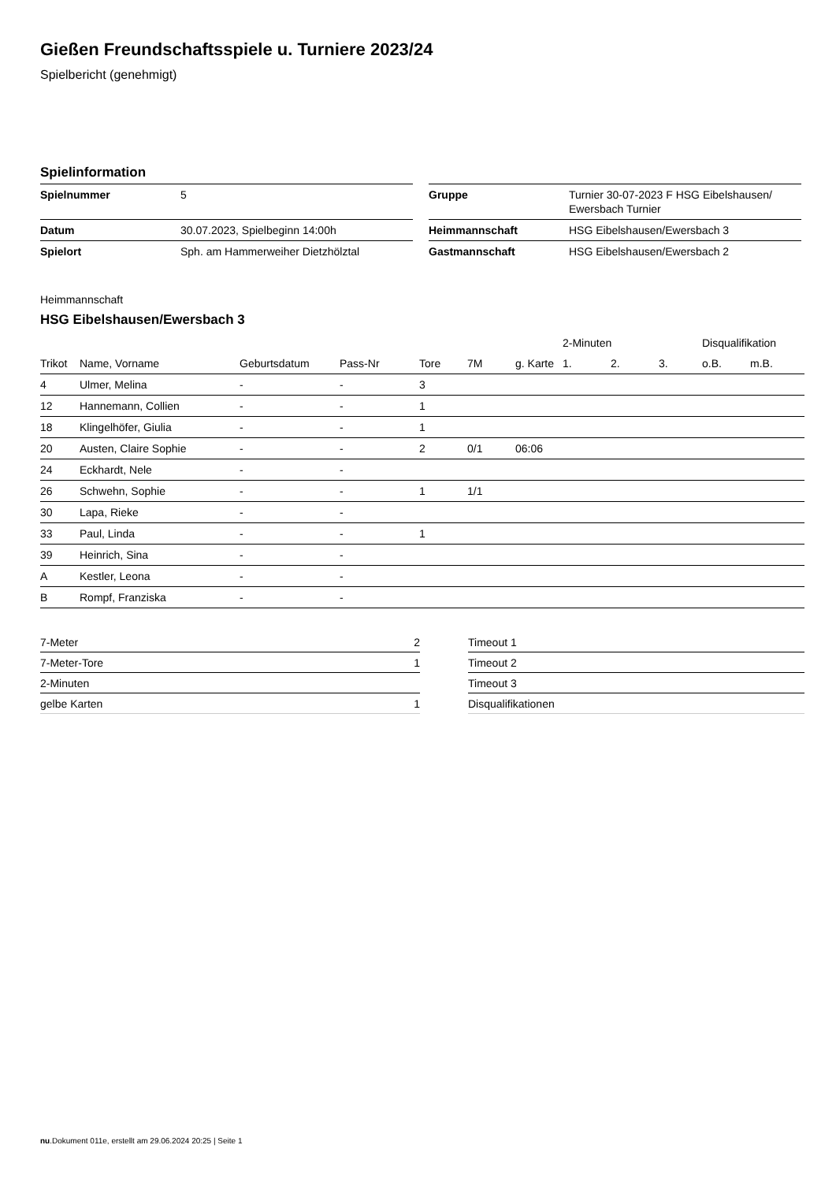Gießen Freundschaftsspiele u. Turniere 2023/24
Spielbericht (genehmigt)
Spielinformation
| Spielnummer | 5 |
| Datum | 30.07.2023, Spielbeginn 14:00h |
| Spielort | Sph. am Hammerweiher Dietzhölztal |
| Gruppe | Turnier 30-07-2023 F HSG Eibelshausen/ Ewersbach Turnier |
| Heimmannschaft | HSG Eibelshausen/Ewersbach 3 |
| Gastmannschaft | HSG Eibelshausen/Ewersbach 2 |
Heimmannschaft
HSG Eibelshausen/Ewersbach 3
| | | | | | | | 2-Minuten | | | Disqualifikation | |
| --- | --- | --- | --- | --- | --- | --- | --- | --- | --- | --- | --- |
| Trikot | Name, Vorname | Geburtsdatum | Pass-Nr | Tore | 7M | g. Karte | 1. | 2. | 3. | o.B. | m.B. |
| 4 | Ulmer, Melina | - | - | 3 | | | | | | | |
| 12 | Hannemann, Collien | - | - | 1 | | | | | | | |
| 18 | Klingelhöfer, Giulia | - | - | 1 | | | | | | | |
| 20 | Austen, Claire Sophie | - | - | 2 | 0/1 | 06:06 | | | | | |
| 24 | Eckhardt, Nele | - | - | | | | | | | | |
| 26 | Schwehn, Sophie | - | - | 1 | 1/1 | | | | | | |
| 30 | Lapa, Rieke | - | - | | | | | | | | |
| 33 | Paul, Linda | - | - | 1 | | | | | | | |
| 39 | Heinrich, Sina | - | - | | | | | | | | |
| A | Kestler, Leona | - | - | | | | | | | | |
| B | Rompf, Franziska | - | - | | | | | | | | |
| 7-Meter | 2 |
| 7-Meter-Tore | 1 |
| 2-Minuten | |
| gelbe Karten | 1 |
| Timeout 1 |
| Timeout 2 |
| Timeout 3 |
| Disqualifikationen |
nu.Dokument 011e, erstellt am 29.06.2024 20:25 | Seite 1